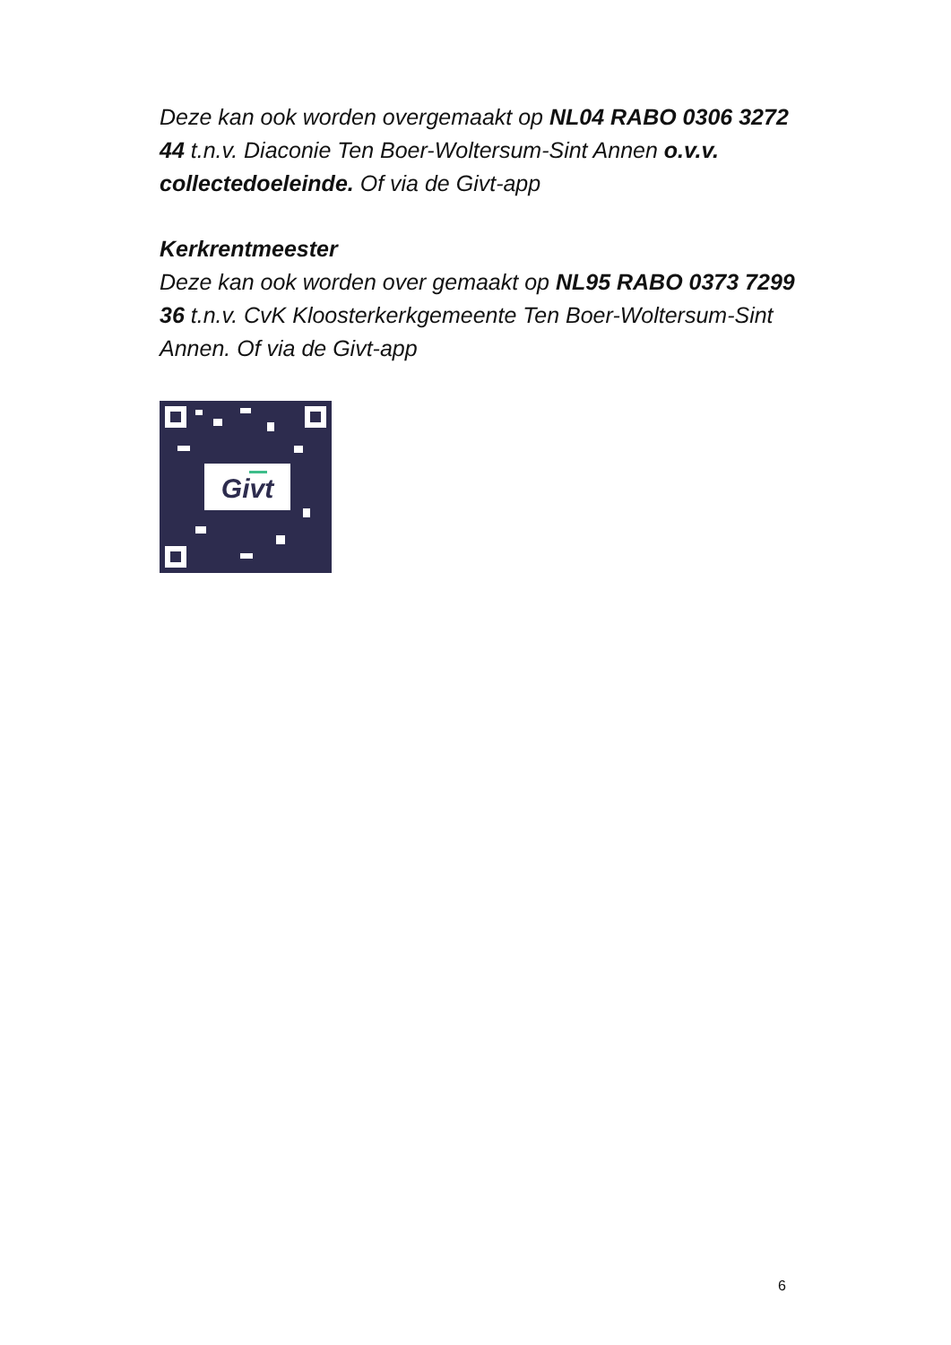Deze kan ook worden overgemaakt op NL04 RABO 0306 3272 44 t.n.v. Diaconie Ten Boer-Woltersum-Sint Annen o.v.v. collectedoeleinde. Of via de Givt-app
Kerkrentmeester
Deze kan ook worden over gemaakt op NL95 RABO 0373 7299 36 t.n.v. CvK Kloosterkerkgemeente Ten Boer-Woltersum-Sint Annen. Of via de Givt-app
Givt
6